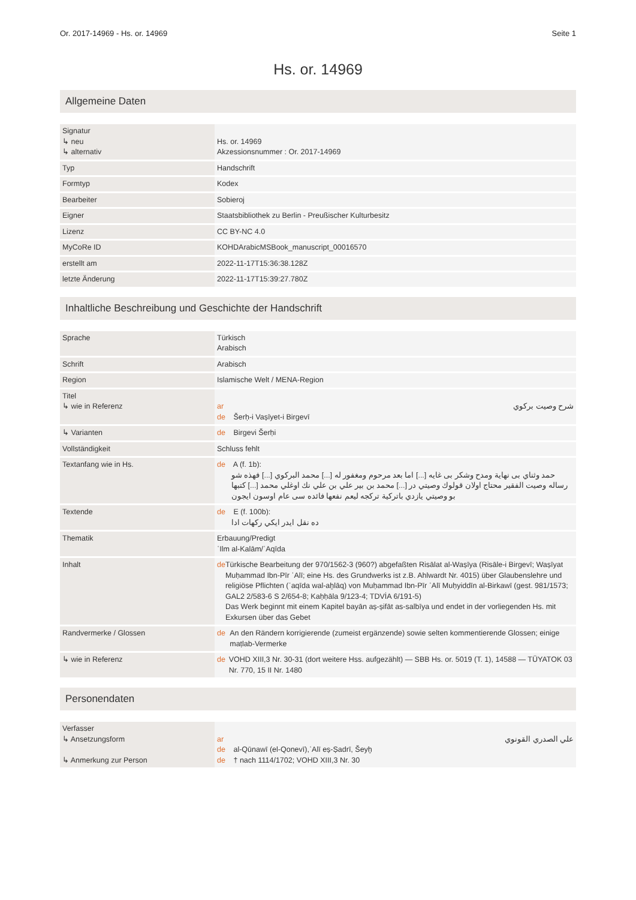Or. 2017-14969 - Hs. or. 14969 Seite 1
Hs. or. 14969
Allgemeine Daten
| Signatur ↳ neu ↳ alternativ | Hs. or. 14969 Akzessionsnummer : Or. 2017-14969 |
| Typ | Handschrift |
| Formtyp | Kodex |
| Bearbeiter | Sobieroj |
| Eigner | Staatsbibliothek zu Berlin - Preußischer Kulturbesitz |
| Lizenz | CC BY-NC 4.0 |
| MyCoRe ID | KOHDArabicMSBook_manuscript_00016570 |
| erstellt am | 2022-11-17T15:36:38.128Z |
| letzte Änderung | 2022-11-17T15:39:27.780Z |
Inhaltliche Beschreibung und Geschichte der Handschrift
| Sprache | Türkisch Arabisch |
| Schrift | Arabisch |
| Region | Islamische Welt / MENA-Region |
| Titel ↳ wie in Referenz | ar شرح وصيت بركوي de Šerḥ-i Vaṣīyet-i Birgevī |
| ↳ Varianten | de Birgevi Šerḥi |
| Vollständigkeit | Schluss fehlt |
| Textanfang wie in Hs. | de A (f. 1b): حمد وثناي بی نهاية ومدح وشكر بی غايه [...] اما بعد مرحوم ومغفور له [...] محمد البركوي [...] فهذه شو رساله وصيت الفقير محتاج اولان قولوك وصيتي در [...] محمد بن بير علي بن علي نك اوغلي محمد [...] كتبها بو وصيتي يازدي باتركية تركجه ليعم نفعها فائده سی عام اوسون ايجون |
| Textende | de E (f. 100b): ده نقل ايدر ايكي ركهات ادا |
| Thematik | Erbauung/Predigt ʿIlm al-Kalām/ʿAqīda |
| Inhalt | de Türkische Bearbeitung der 970/1562-3 (960?) abgefaßten Risālat al-Waṣīya (Risāle-i Birgevī; Waṣīyat Muḥammad Ibn-Pīr ʿAlī; eine Hs. des Grundwerks ist z.B. Ahlwardt Nr. 4015) über Glaubenslehre und religiöse Pflichten (ʿaqīda wal-aḫlāq) von Muḥammad Ibn-Pīr ʿAlī Muḥyiddīn al-Birkawī (gest. 981/1573; GAL2 2/583-6 S 2/654-8; Kaḥḥāla 9/123-4; TDVİA 6/191-5) Das Werk beginnt mit einem Kapitel bayān aṣ-ṣifāt as-salbīya und endet in der vorliegenden Hs. mit Exkursen über das Gebet |
| Randvermerke / Glossen | de An den Rändern korrigierende (zumeist ergänzende) sowie selten kommentierende Glossen; einige maṭlab-Vermerke |
| ↳ wie in Referenz | de VOHD XIII,3 Nr. 30-31 (dort weitere Hss. aufgezählt) — SBB Hs. or. 5019 (T. 1), 14588 — TÜYATOK 03 Nr. 770, 15 II Nr. 1480 |
Personendaten
| Verfasser ↳ Ansetzungsform ↳ Anmerkung zur Person | ar علي الصدري القونوي de al-Qūnawī (el-Qonevī),ʿAlī eṣ-Ṣadrī, Šeyḫ de † nach 1114/1702; VOHD XIII,3 Nr. 30 |